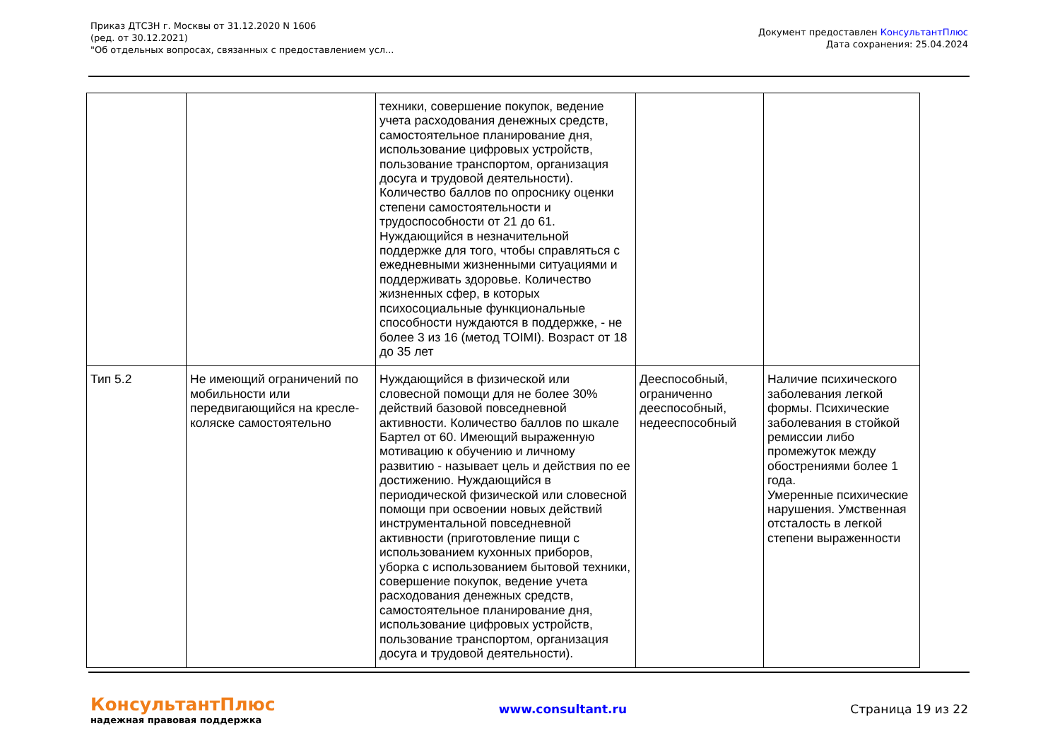Приказ ДТСЗН г. Москвы от 31.12.2020 N 1606
(ред. от 30.12.2021)
"Об отдельных вопросах, связанных с предоставлением усл...
Документ предоставлен КонсультантПлюс
Дата сохранения: 25.04.2024
| | | техники, совершение покупок, ведение учета расходования денежных средств, самостоятельное планирование дня, использование цифровых устройств, пользование транспортом, организация досуга и трудовой деятельности). Количество баллов по опроснику оценки степени самостоятельности и трудоспособности от 21 до 61. Нуждающийся в незначительной поддержке для того, чтобы справляться с ежедневными жизненными ситуациями и поддерживать здоровье. Количество жизненных сфер, в которых психосоциальные функциональные способности нуждаются в поддержке, - не более 3 из 16 (метод TOIMI). Возраст от 18 до 35 лет | | |
| Тип 5.2 | Не имеющий ограничений по мобильности или передвигающийся на кресле-коляске самостоятельно | Нуждающийся в физической или словесной помощи для не более 30% действий базовой повседневной активности. Количество баллов по шкале Бартел от 60. Имеющий выраженную мотивацию к обучению и личному развитию - называет цель и действия по ее достижению. Нуждающийся в периодической физической или словесной помощи при освоении новых действий инструментальной повседневной активности (приготовление пищи с использованием кухонных приборов, уборка с использованием бытовой техники, совершение покупок, ведение учета расходования денежных средств, самостоятельное планирование дня, использование цифровых устройств, пользование транспортом, организация досуга и трудовой деятельности). | Дееспособный, ограниченно дееспособный, недееспособный | Наличие психического заболевания легкой формы. Психические заболевания в стойкой ремиссии либо промежуток между обострениями более 1 года. Умеренные психические нарушения. Умственная отсталость в легкой степени выраженности |
КонсультантПлюс
надежная правовая поддержка
www.consultant.ru Страница 19 из 22